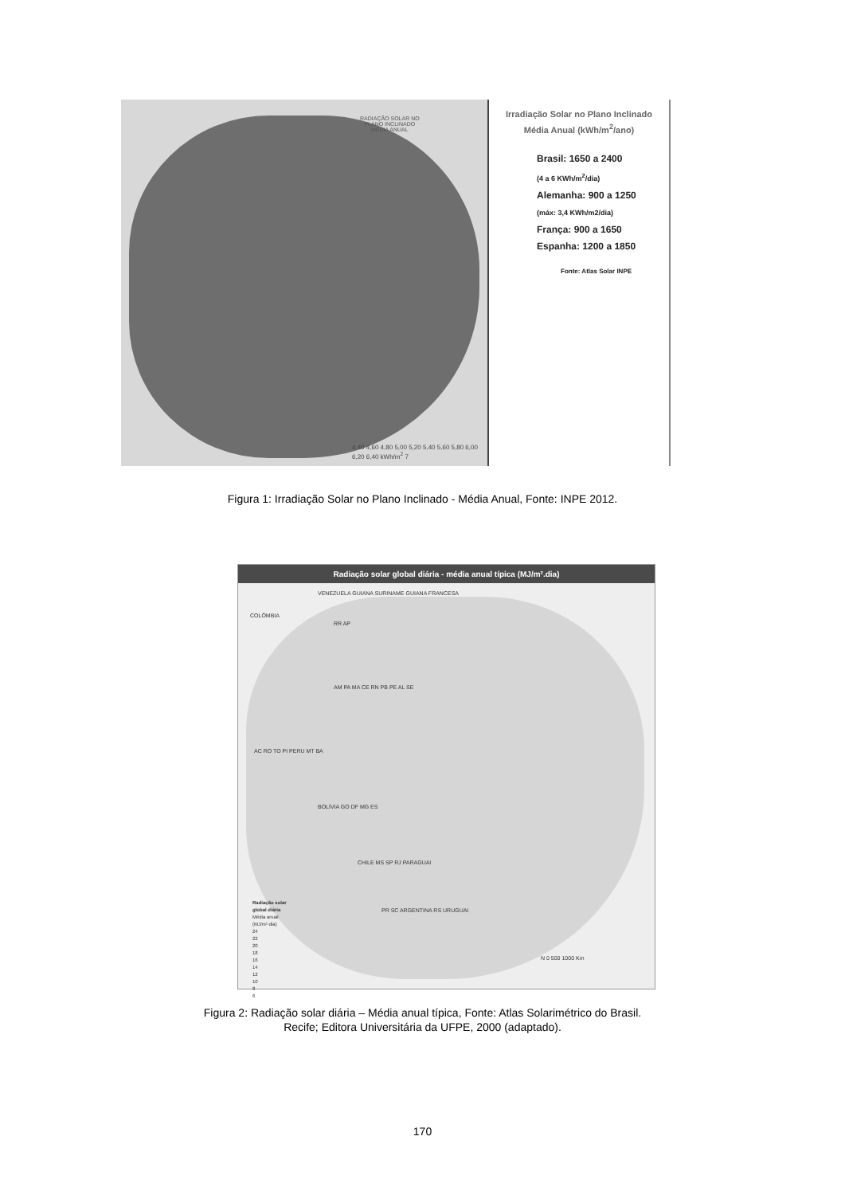RADIAÇÃO SOLAR NO
PLANO INCLINADO
MÉDIA ANUAL
4,40 4,60 4,80 5,00 5,20 5,40 5,60 5,80 6,00 6,20 6,40 kWh/m<sup>2</sup> 7
Irradiação Solar no Plano Inclinado
Média Anual (kWh/m<sup>2</sup>/ano)
Brasil: 1650 a 2400
(4 a 6 KWh/m<sup>2</sup>/dia)
Alemanha: 900 a 1250
(máx: 3,4 KWh/m2/dia)
França: 900 a 1650
Espanha: 1200 a 1850
Fonte: Atlas Solar INPE
Figura 1: Irradiação Solar no Plano Inclinado - Média Anual, Fonte: INPE 2012.
Radiação solar global diária - média anual típica (MJ/m².dia)
VENEZUELA GUIANA SURINAME GUIANA FRANCESA
COLÔMBIA
RR AP
AM PA MA CE RN PB PE AL SE
AC RO TO PI PERU MT BA
BOLÍVIA GO DF MG ES
CHILE MS SP RJ PARAGUAI
PR SC ARGENTINA RS URUGUAI
Radiação solar
global diária
Média anual
(MJ/m²·dia)
24
22
20
18
16
14
12
10
8
6
N 0 500 1000 Km
Figura 2: Radiação solar diária – Média anual típica, Fonte: Atlas Solarimétrico do Brasil.
Recife; Editora Universitária da UFPE, 2000 (adaptado).
170